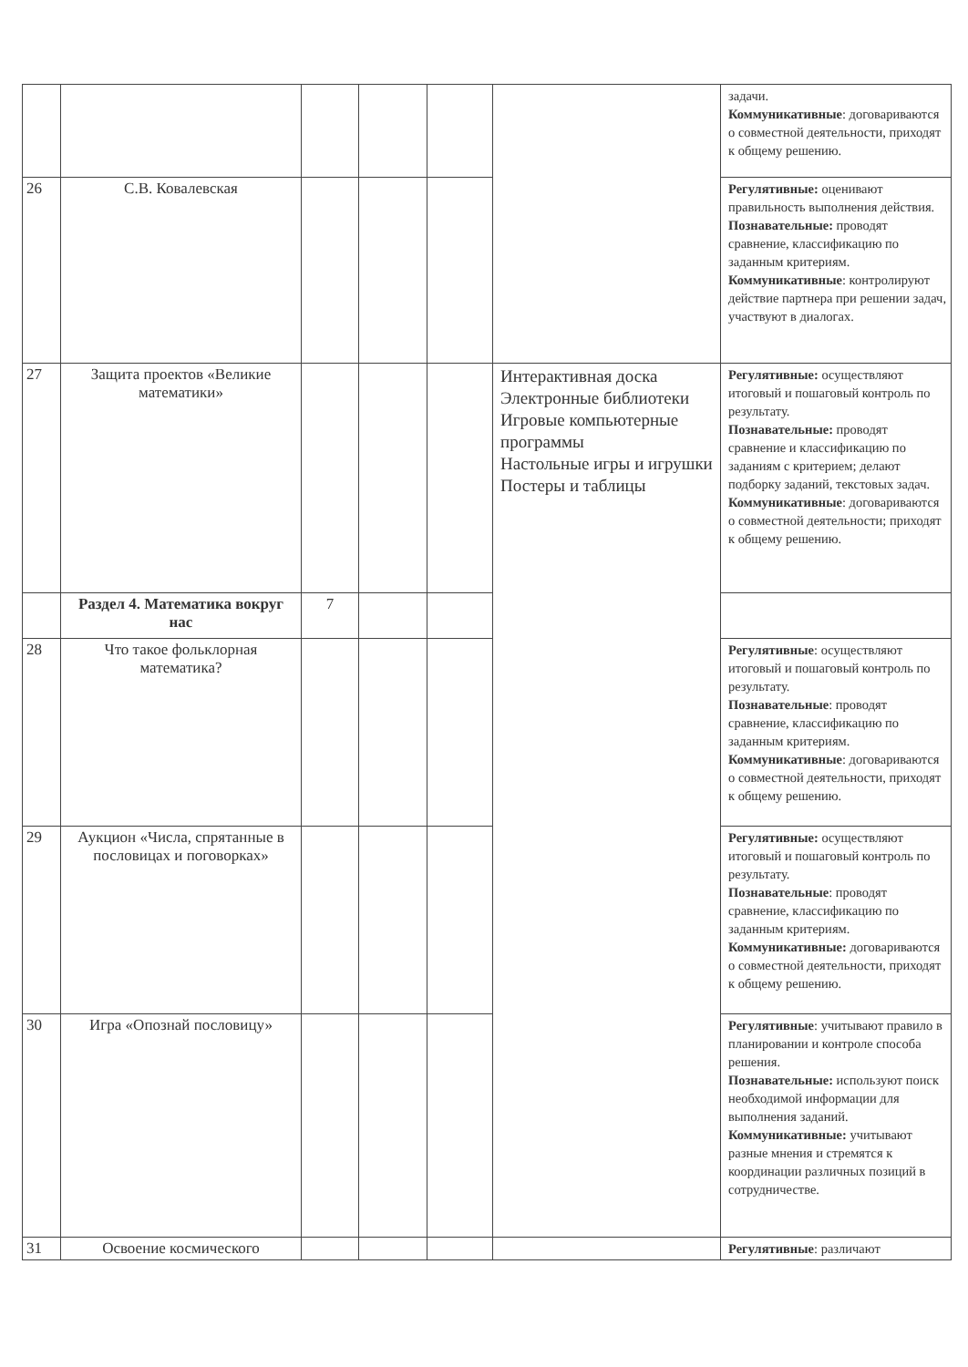| | | | | | | задачи. Коммуникативные : договариваются о совместной деятельности, приходят к общему решению. |
| 26 | С.В. Ковалевская | | | | | Регулятивные: оценивают правильность выполнения действия. Познавательные: проводят сравнение, классификацию по заданным критериям. Коммуникативные : контролируют действие партнера при решении задач, участвуют в диалогах. |
| 27 | Защита проектов «Великие математики» | | | | Интерактивная доска Электронные библиотеки Игровые компьютерные программы Настольные игры и игрушки Постеры и таблицы | Регулятивные: осуществляют итоговый и пошаговый контроль по результату. Познавательные: проводят сравнение и классификацию по заданиям с критерием; делают подборку заданий, текстовых задач. Коммуникативные : договариваются о совместной деятельности; приходят к общему решению. |
| | Раздел 4. Математика вокруг нас | 7 | | | | |
| 28 | Что такое фольклорная математика? | | | | | Регулятивные : осуществляют итоговый и пошаговый контроль по результату. Познавательные : проводят сравнение, классификацию по заданным критериям. Коммуникативные : договариваются о совместной деятельности, приходят к общему решению. |
| 29 | Аукцион «Числа, спрятанные в пословицах и поговорках» | | | | | Регулятивные: осуществляют итоговый и пошаговый контроль по результату. Познавательные : проводят сравнение, классификацию по заданным критериям. Коммуникативные: договариваются о совместной деятельности, приходят к общему решению. |
| 30 | Игра «Опознай пословицу» | | | | | Регулятивные : учитывают правило в планировании и контроле способа решения. Познавательные: используют поиск необходимой информации для выполнения заданий. Коммуникативные: учитывают разные мнения и стремятся к координации различных позиций в сотрудничестве. |
| 31 | Освоение космического | | | | | Регулятивные : различают |